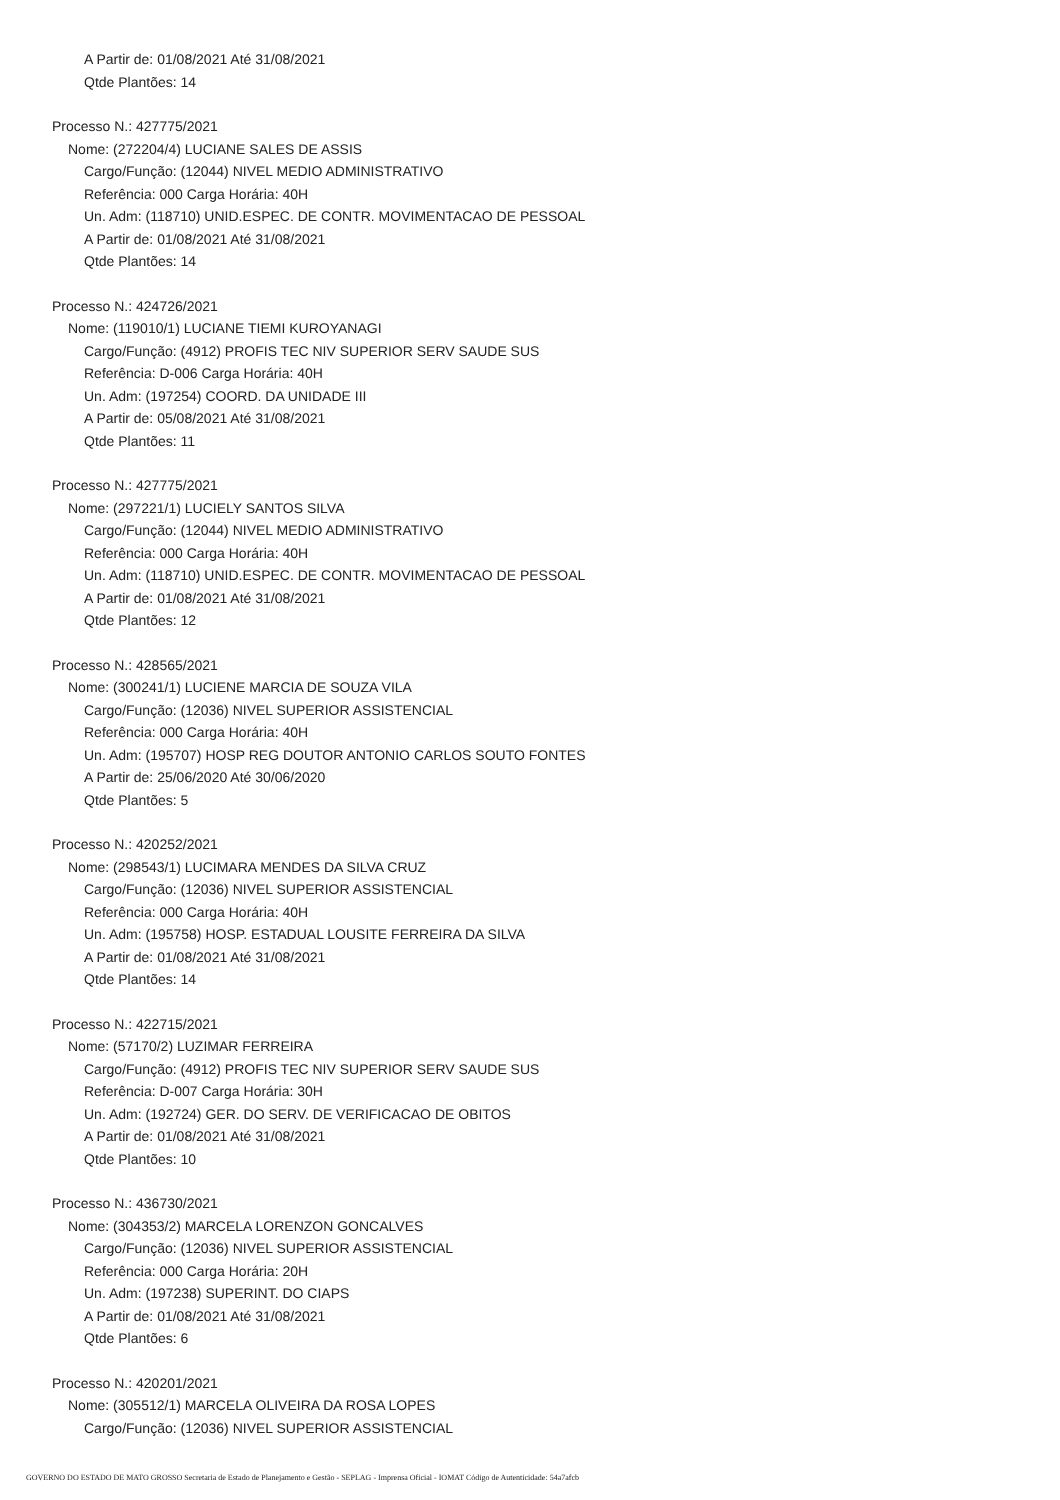A Partir de: 01/08/2021 Até 31/08/2021
Qtde Plantões: 14
Processo N.: 427775/2021
Nome: (272204/4) LUCIANE SALES DE ASSIS
Cargo/Função: (12044) NIVEL MEDIO ADMINISTRATIVO
Referência: 000 Carga Horária: 40H
Un. Adm: (118710) UNID.ESPEC. DE CONTR. MOVIMENTACAO DE PESSOAL
A Partir de: 01/08/2021 Até 31/08/2021
Qtde Plantões: 14
Processo N.: 424726/2021
Nome: (119010/1) LUCIANE TIEMI KUROYANAGI
Cargo/Função: (4912) PROFIS TEC NIV SUPERIOR SERV SAUDE SUS
Referência: D-006 Carga Horária: 40H
Un. Adm: (197254) COORD. DA UNIDADE III
A Partir de: 05/08/2021 Até 31/08/2021
Qtde Plantões: 11
Processo N.: 427775/2021
Nome: (297221/1) LUCIELY SANTOS SILVA
Cargo/Função: (12044) NIVEL MEDIO ADMINISTRATIVO
Referência: 000 Carga Horária: 40H
Un. Adm: (118710) UNID.ESPEC. DE CONTR. MOVIMENTACAO DE PESSOAL
A Partir de: 01/08/2021 Até 31/08/2021
Qtde Plantões: 12
Processo N.: 428565/2021
Nome: (300241/1) LUCIENE MARCIA DE SOUZA VILA
Cargo/Função: (12036) NIVEL SUPERIOR ASSISTENCIAL
Referência: 000 Carga Horária: 40H
Un. Adm: (195707) HOSP REG DOUTOR ANTONIO CARLOS SOUTO FONTES
A Partir de: 25/06/2020 Até 30/06/2020
Qtde Plantões: 5
Processo N.: 420252/2021
Nome: (298543/1) LUCIMARA MENDES DA SILVA CRUZ
Cargo/Função: (12036) NIVEL SUPERIOR ASSISTENCIAL
Referência: 000 Carga Horária: 40H
Un. Adm: (195758) HOSP. ESTADUAL LOUSITE FERREIRA DA SILVA
A Partir de: 01/08/2021 Até 31/08/2021
Qtde Plantões: 14
Processo N.: 422715/2021
Nome: (57170/2) LUZIMAR FERREIRA
Cargo/Função: (4912) PROFIS TEC NIV SUPERIOR SERV SAUDE SUS
Referência: D-007 Carga Horária: 30H
Un. Adm: (192724) GER. DO SERV. DE VERIFICACAO DE OBITOS
A Partir de: 01/08/2021 Até 31/08/2021
Qtde Plantões: 10
Processo N.: 436730/2021
Nome: (304353/2) MARCELA LORENZON GONCALVES
Cargo/Função: (12036) NIVEL SUPERIOR ASSISTENCIAL
Referência: 000 Carga Horária: 20H
Un. Adm: (197238) SUPERINT. DO CIAPS
A Partir de: 01/08/2021 Até 31/08/2021
Qtde Plantões: 6
Processo N.: 420201/2021
Nome: (305512/1) MARCELA OLIVEIRA DA ROSA LOPES
Cargo/Função: (12036) NIVEL SUPERIOR ASSISTENCIAL
GOVERNO DO ESTADO DE MATO GROSSO Secretaria de Estado de Planejamento e Gestão - SEPLAG - Imprensa Oficial - IOMAT Código de Autenticidade: 54a7afcb